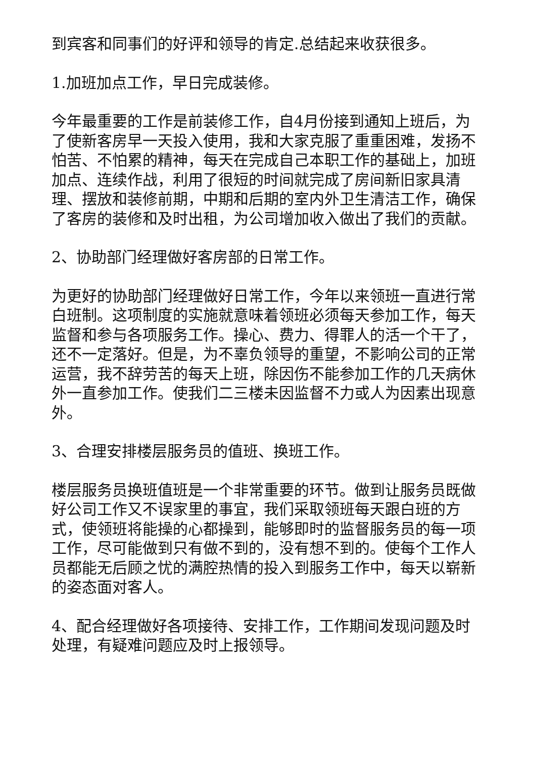到宾客和同事们的好评和领导的肯定.总结起来收获很多。
1.加班加点工作，早日完成装修。
今年最重要的工作是前装修工作，自4月份接到通知上班后，为了使新客房早一天投入使用，我和大家克服了重重困难，发扬不怕苦、不怕累的精神，每天在完成自己本职工作的基础上，加班加点、连续作战，利用了很短的时间就完成了房间新旧家具清理、摆放和装修前期，中期和后期的室内外卫生清洁工作，确保了客房的装修和及时出租，为公司增加收入做出了我们的贡献。
2、协助部门经理做好客房部的日常工作。
为更好的协助部门经理做好日常工作，今年以来领班一直进行常白班制。这项制度的实施就意味着领班必须每天参加工作，每天监督和参与各项服务工作。操心、费力、得罪人的活一个干了，还不一定落好。但是，为不辜负领导的重望，不影响公司的正常运营，我不辞劳苦的每天上班，除因伤不能参加工作的几天病休外一直参加工作。使我们二三楼未因监督不力或人为因素出现意外。
3、合理安排楼层服务员的值班、换班工作。
楼层服务员换班值班是一个非常重要的环节。做到让服务员既做好公司工作又不误家里的事宜，我们采取领班每天跟白班的方式，使领班将能操的心都操到，能够即时的监督服务员的每一项工作，尽可能做到只有做不到的，没有想不到的。使每个工作人员都能无后顾之忧的满腔热情的投入到服务工作中，每天以崭新的姿态面对客人。
4、配合经理做好各项接待、安排工作，工作期间发现问题及时处理，有疑难问题应及时上报领导。